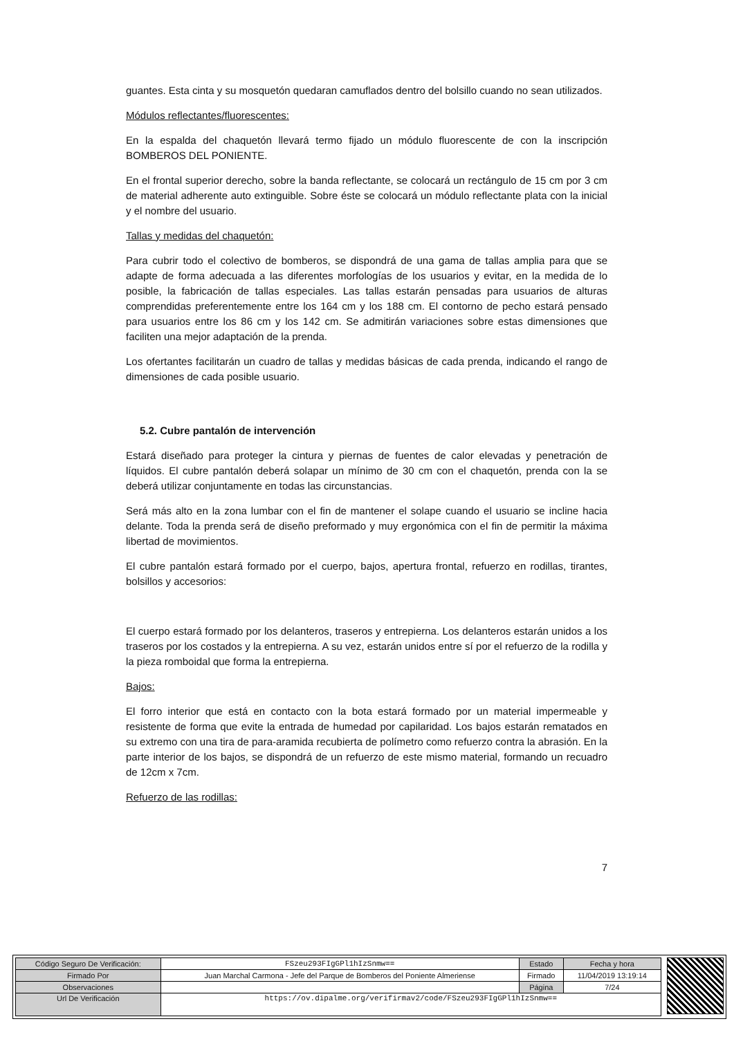guantes. Esta cinta y su mosquetón quedaran camuflados dentro del bolsillo cuando no sean utilizados.
Módulos reflectantes/fluorescentes:
En la espalda del chaquetón llevará termo fijado un módulo fluorescente de con la inscripción BOMBEROS DEL PONIENTE.
En el frontal superior derecho, sobre la banda reflectante, se colocará un rectángulo de 15 cm por 3 cm de material adherente auto extinguible. Sobre éste se colocará un módulo reflectante plata con la inicial y el nombre del usuario.
Tallas y medidas del chaquetón:
Para cubrir todo el colectivo de bomberos, se dispondrá de una gama de tallas amplia para que se adapte de forma adecuada a las diferentes morfologías de los usuarios y evitar, en la medida de lo posible, la fabricación de tallas especiales. Las tallas estarán pensadas para usuarios de alturas comprendidas preferentemente entre los 164 cm y los 188 cm. El contorno de pecho estará pensado para usuarios entre los 86 cm y los 142 cm. Se admitirán variaciones sobre estas dimensiones que faciliten una mejor adaptación de la prenda.
Los ofertantes facilitarán un cuadro de tallas y medidas básicas de cada prenda, indicando el rango de dimensiones de cada posible usuario.
5.2. Cubre pantalón de intervención
Estará diseñado para proteger la cintura y piernas de fuentes de calor elevadas y penetración de líquidos. El cubre pantalón deberá solapar un mínimo de 30 cm con el chaquetón, prenda con la se deberá utilizar conjuntamente en todas las circunstancias.
Será más alto en la zona lumbar con el fin de mantener el solape cuando el usuario se incline hacia delante. Toda la prenda será de diseño preformado y muy ergonómica con el fin de permitir la máxima libertad de movimientos.
El cubre pantalón estará formado por el cuerpo, bajos, apertura frontal, refuerzo en rodillas, tirantes, bolsillos y accesorios:
El cuerpo estará formado por los delanteros, traseros y entrepierna. Los delanteros estarán unidos a los traseros por los costados y la entrepierna. A su vez, estarán unidos entre sí por el refuerzo de la rodilla y la pieza romboidal que forma la entrepierna.
Bajos:
El forro interior que está en contacto con la bota estará formado por un material impermeable y resistente de forma que evite la entrada de humedad por capilaridad. Los bajos estarán rematados en su extremo con una tira de para-aramida recubierta de polímetro como refuerzo contra la abrasión. En la parte interior de los bajos, se dispondrá de un refuerzo de este mismo material, formando un recuadro de 12cm x 7cm.
Refuerzo de las rodillas:
7
| Código Seguro De Verificación: | FSzeu293FIgGPl1hIzSnmw== | Estado | Fecha y hora |
| Firmado Por | Juan Marchal Carmona - Jefe del Parque de Bomberos del Poniente Almeriense | Firmado | 11/04/2019 13:19:14 |
| Observaciones | | Página | 7/24 |
| Url De Verificación | https://ov.dipalme.org/verifirmav2/code/FSzeu293FIgGPl1hIzSnmw== | | |